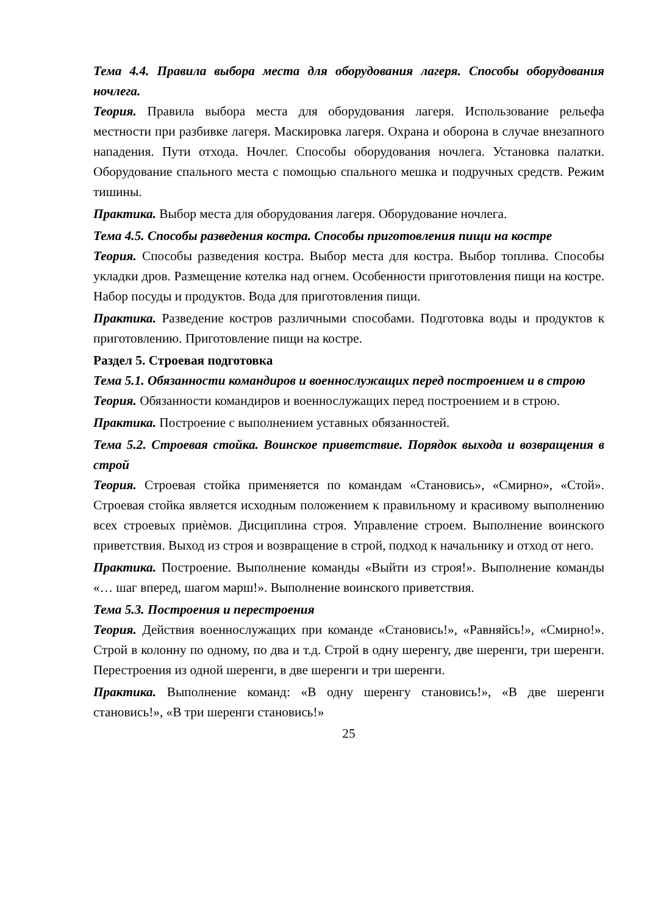Тема 4.4. Правила выбора места для оборудования лагеря. Способы оборудования ночлега.
Теория. Правила выбора места для оборудования лагеря. Использование рельефа местности при разбивке лагеря. Маскировка лагеря. Охрана и оборона в случае внезапного нападения. Пути отхода. Ночлег. Способы оборудования ночлега. Установка палатки. Оборудование спального места с помощью спального мешка и подручных средств. Режим тишины.
Практика. Выбор места для оборудования лагеря. Оборудование ночлега.
Тема 4.5. Способы разведения костра. Способы приготовления пищи на костре
Теория. Способы разведения костра. Выбор места для костра. Выбор топлива. Способы укладки дров. Размещение котелка над огнем. Особенности приготовления пищи на костре. Набор посуды и продуктов. Вода для приготовления пищи.
Практика. Разведение костров различными способами. Подготовка воды и продуктов к приготовлению. Приготовление пищи на костре.
Раздел 5. Строевая подготовка
Тема 5.1. Обязанности командиров и военнослужащих перед построением и в строю
Теория. Обязанности командиров и военнослужащих перед построением и в строю.
Практика. Построение с выполнением уставных обязанностей.
Тема 5.2. Строевая стойка. Воинское приветствие. Порядок выхода и возвращения в строй
Теория. Строевая стойка применяется по командам «Становись», «Смирно», «Стой». Строевая стойка является исходным положением к правильному и красивому выполнению всех строевых приѐмов. Дисциплина строя. Управление строем. Выполнение воинского приветствия. Выход из строя и возвращение в строй, подход к начальнику и отход от него.
Практика. Построение. Выполнение команды «Выйти из строя!». Выполнение команды «… шаг вперед, шагом марш!». Выполнение воинского приветствия.
Тема 5.3. Построения и перестроения
Теория. Действия военнослужащих при команде «Становись!», «Равняйсь!», «Смирно!». Строй в колонну по одному, по два и т.д. Строй в одну шеренгу, две шеренги, три шеренги. Перестроения из одной шеренги, в две шеренги и три шеренги.
Практика. Выполнение команд: «В одну шеренгу становись!», «В две шеренги становись!», «В три шеренги становись!»
25